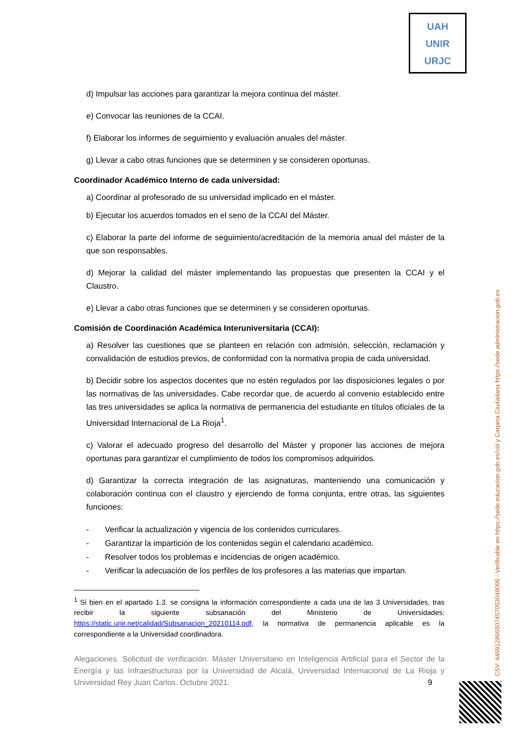UAH
UNIR
URJC
d) Impulsar las acciones para garantizar la mejora continua del máster.
e) Convocar las reuniones de la CCAI.
f) Elaborar los informes de seguimiento y evaluación anuales del máster.
g) Llevar a cabo otras funciones que se determinen y se consideren oportunas.
Coordinador Académico Interno de cada universidad:
a) Coordinar al profesorado de su universidad implicado en el máster.
b) Ejecutar los acuerdos tomados en el seno de la CCAI del Máster.
c) Elaborar la parte del informe de seguimiento/acreditación de la memoria anual del máster de la que son responsables.
d) Mejorar la calidad del máster implementando las propuestas que presenten la CCAI y el Claustro.
e) Llevar a cabo otras funciones que se determinen y se consideren oportunas.
Comisión de Coordinación Académica Interuniversitaria (CCAI):
a) Resolver las cuestiones que se planteen en relación con admisión, selección, reclamación y convalidación de estudios previos, de conformidad con la normativa propia de cada universidad.
b) Decidir sobre los aspectos docentes que no estén regulados por las disposiciones legales o por las normativas de las universidades. Cabe recordar que, de acuerdo al convenio establecido entre las tres universidades se aplica la normativa de permanencia del estudiante en títulos oficiales de la Universidad Internacional de La Rioja<sup>1</sup>.
c) Valorar el adecuado progreso del desarrollo del Máster y proponer las acciones de mejora oportunas para garantizar el cumplimiento de todos los compromisos adquiridos.
d) Garantizar la correcta integración de las asignaturas, manteniendo una comunicación y colaboración continua con el claustro y ejerciendo de forma conjunta, entre otras, las siguientes funciones:
- Verificar la actualización y vigencia de los contenidos curriculares.
- Garantizar la impartición de los contenidos según el calendario académico.
- Resolver todos los problemas e incidencias de origen académico.
- Verificar la adecuación de los perfiles de los profesores a las materias que impartan.
<sup>1</sup> Si bien en el apartado 1.3. se consigna la información correspondiente a cada una de las 3 Universidades, tras recibir la siguiente subsanación del Ministerio de Universidades: https://static.unir.net/calidad/Subsanacion_20210114.pdf, la normativa de permanencia aplicable es la correspondiente a la Universidad coordinadora.
Alegaciones. Solicitud de verificación. Máster Universitario en Inteligencia Artificial para el Sector de la Energía y las Infraestructuras por la Universidad de Alcalá, Universidad Internacional de La Rioja y Universidad Rey Juan Carlos. Octubre 2021. 9
CSV: 446912896507457053048096 - Verificable en https://sede.educacion.gob.es/cid y Carpeta Ciudadana https://sede.administracion.gob.es